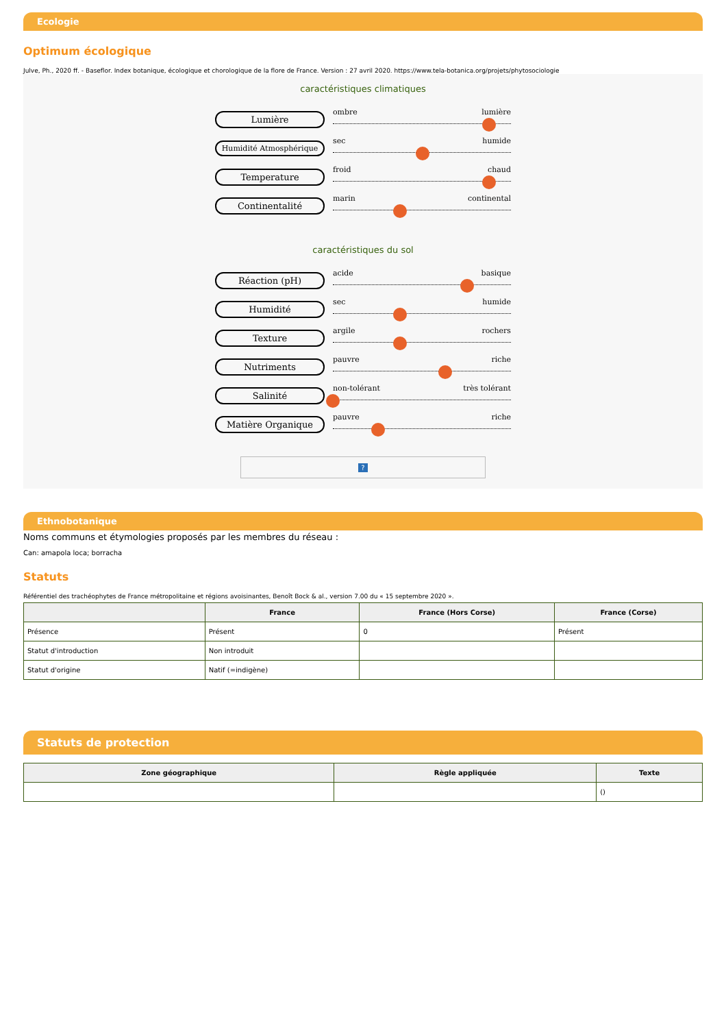Ecologie
Optimum écologique
Julve, Ph., 2020 ff. - Baseflor. Index botanique, écologique et chorologique de la flore de France. Version : 27 avril 2020. https://www.tela-botanica.org/projets/phytosociologie
caractéristiques climatiques
Lumière
ombre lumière
Humidité Atmosphérique
sec humide
Temperature
froid chaud
Continentalité
marin continental
caractéristiques du sol
Réaction (pH)
acide basique
Humidité
sec humide
Texture
argile rochers
Nutriments
pauvre riche
Salinité
non-tolérant très tolérant
Matière Organique
pauvre riche
?
Ethnobotanique
Noms communs et étymologies proposés par les membres du réseau :
Can: amapola loca; borracha
Statuts
Référentiel des trachéophytes de France métropolitaine et régions avoisinantes, Benoît Bock & al., version 7.00 du « 15 septembre 2020 ».
| | France | France (Hors Corse) | France (Corse) |
| --- | --- | --- | --- |
| Présence | Présent | 0 | Présent |
| Statut d'introduction | Non introduit | | |
| Statut d'origine | Natif (=indigène) | | |
Statuts de protection
| Zone géographique | Règle appliquée | Texte |
| --- | --- | --- |
| | | () |